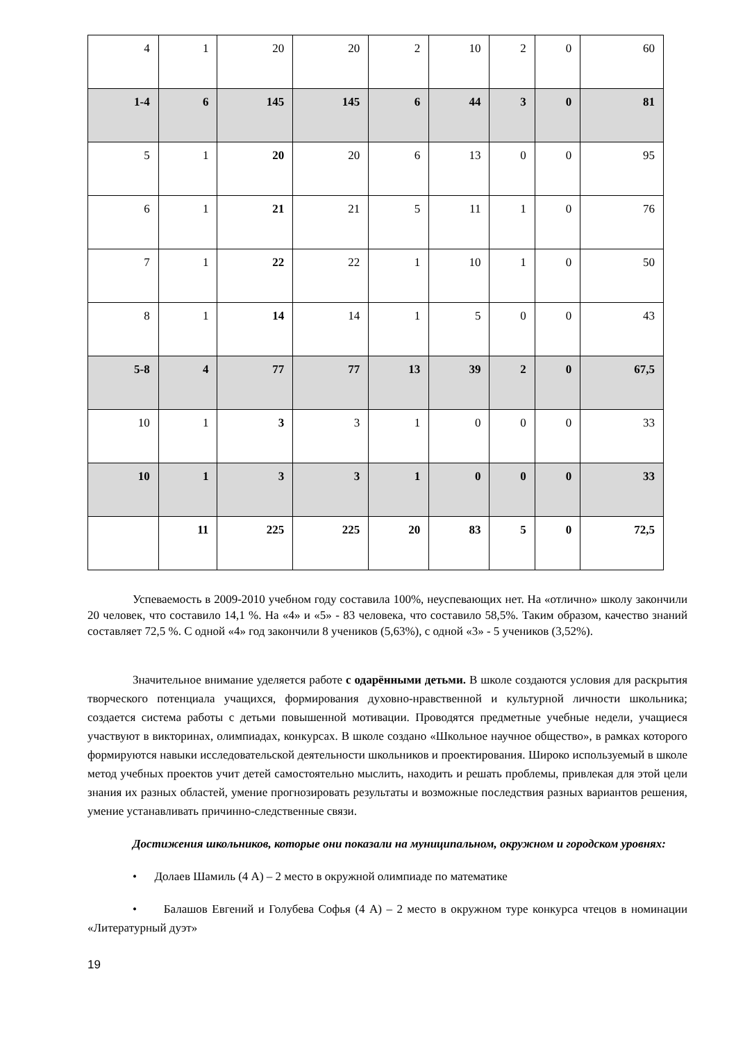| 4 | 1 | 20 | 20 | 2 | 10 | 2 | 0 | 60 |
| 1-4 | 6 | 145 | 145 | 6 | 44 | 3 | 0 | 81 |
| 5 | 1 | 20 | 20 | 6 | 13 | 0 | 0 | 95 |
| 6 | 1 | 21 | 21 | 5 | 11 | 1 | 0 | 76 |
| 7 | 1 | 22 | 22 | 1 | 10 | 1 | 0 | 50 |
| 8 | 1 | 14 | 14 | 1 | 5 | 0 | 0 | 43 |
| 5-8 | 4 | 77 | 77 | 13 | 39 | 2 | 0 | 67,5 |
| 10 | 1 | 3 | 3 | 1 | 0 | 0 | 0 | 33 |
| 10 | 1 | 3 | 3 | 1 | 0 | 0 | 0 | 33 |
| | 11 | 225 | 225 | 20 | 83 | 5 | 0 | 72,5 |
Успеваемость в 2009-2010 учебном году составила 100%, неуспевающих нет. На «отлично» школу закончили 20 человек, что составило 14,1 %. На «4» и «5» - 83 человека, что составило 58,5%. Таким образом, качество знаний составляет 72,5 %. С одной «4» год закончили 8 учеников (5,63%), с одной «3» - 5 учеников (3,52%).
Значительное внимание уделяется работе с одарёнными детьми. В школе создаются условия для раскрытия творческого потенциала учащихся, формирования духовно-нравственной и культурной личности школьника; создается система работы с детьми повышенной мотивации. Проводятся предметные учебные недели, учащиеся участвуют в викторинах, олимпиадах, конкурсах. В школе создано «Школьное научное общество», в рамках которого формируются навыки исследовательской деятельности школьников и проектирования. Широко используемый в школе метод учебных проектов учит детей самостоятельно мыслить, находить и решать проблемы, привлекая для этой цели знания их разных областей, умение прогнозировать результаты и возможные последствия разных вариантов решения, умение устанавливать причинно-следственные связи.
Достижения школьников, которые они показали на муниципальном, окружном и городском уровнях:
• Долаев Шамиль (4 А) – 2 место в окружной олимпиаде по математике
• Балашов Евгений и Голубева Софья (4 А) – 2 место в окружном туре конкурса чтецов в номинации «Литературный дуэт»
19